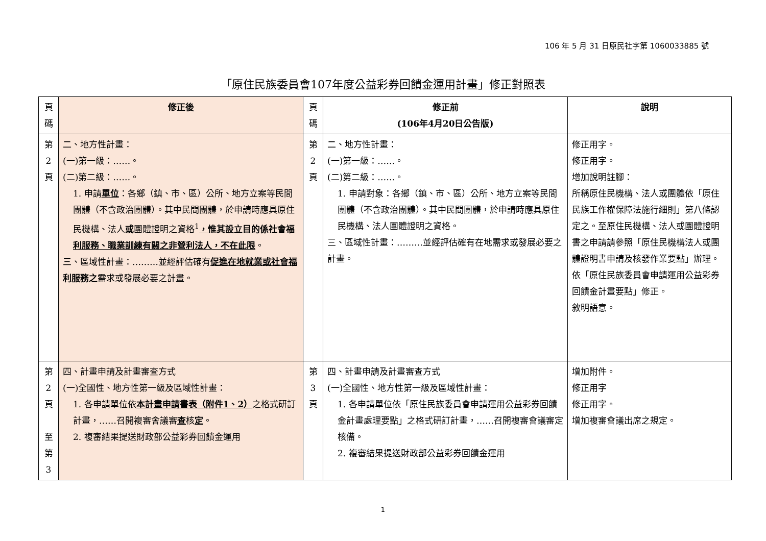106 年 5 月 31 日原民社字第 1060033885 號
「原住民族委員會107年度公益彩券回饋金運用計畫」修正對照表
| 頁 碼 | 修正後 | 頁 碼 | 修正前 (106年4月20日公告版) | 說明 |
| 第 2 頁 | 二、地方性計畫： (一)第一級：……。 (二)第二級：……。 1. 申請 單位 ：各鄉（鎮、市、區）公所、地方立案等民間團體（不含政治團體）。其中民間團體，於申請時應具原住民機構、法人 或 團體證明之資格<sup>1</sup> ，惟其設立目的係社會福利服務、職業訓練有關之非營利法人，不在此限 。 三、區域性計畫：………並經評估確有 促進在地就業或社會福利服務之 需求或發展必要之計畫。 | 第 2 頁 | 二、地方性計畫： (一)第一級：……。 (二)第二級：……。 1. 申請對象：各鄉（鎮、市、區）公所、地方立案等民間團體（不含政治團體）。其中民間團體，於申請時應具原住民機構、法人團體證明之資格。 三、區域性計畫：………並經評估確有在地需求或發展必要之計畫。 | 修正用字。 修正用字。 增加說明註腳： 所稱原住民機構、法人或團體依「原住民族工作權保障法施行細則」第八條認定之。至原住民機構、法人或團體證明書之申請請參照「原住民機構法人或團體證明書申請及核發作業要點」辦理。 依「原住民族委員會申請運用公益彩券回饋金計畫要點」修正。 敘明語意。 |
| 第 2 頁 至 第 3 | 四、計畫申請及計畫審查方式 (一)全國性、地方性第一級及區域性計畫： 1. 各申請單位依 本計畫申請書表（附件1、2） 之格式研訂計畫，……召開複審會議審 查 核 定 。 2. 複審結果提送財政部公益彩券回饋金運用 | 第 3 頁 | 四、計畫申請及計畫審查方式 (一)全國性、地方性第一級及區域性計畫： 1. 各申請單位依「原住民族委員會申請運用公益彩券回饋金計畫處理要點」之格式研訂計畫，……召開複審會議審定核備。 2. 複審結果提送財政部公益彩券回饋金運用 | 增加附件。 修正用字 修正用字。 增加複審會議出席之規定。 |
1